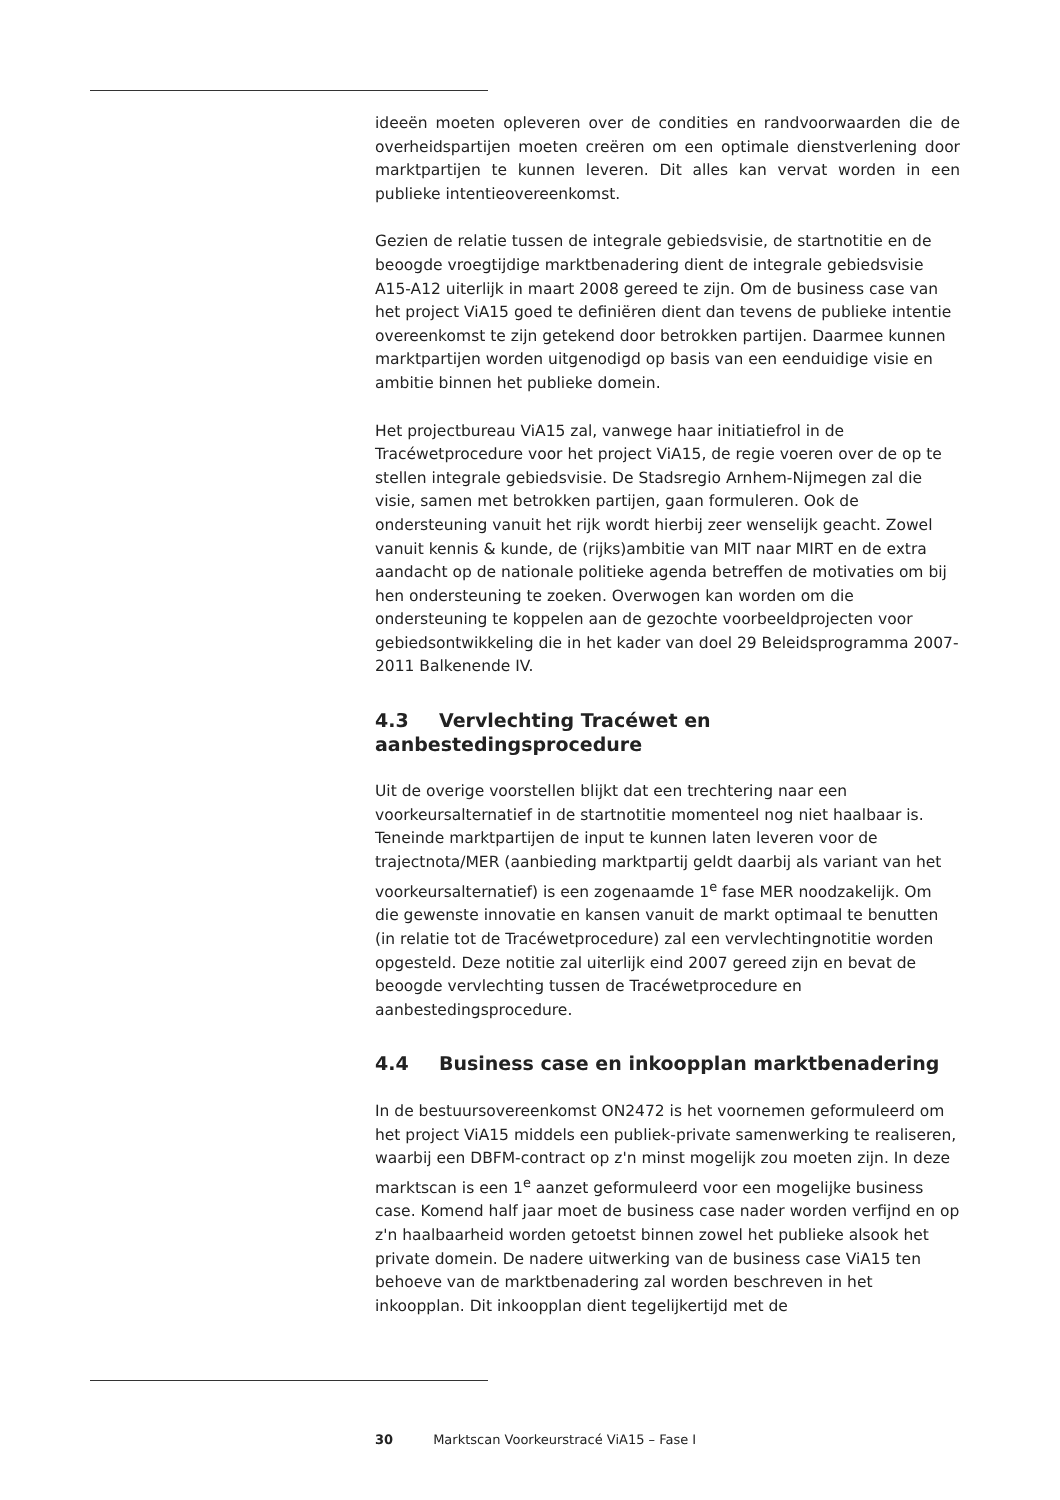ideeën moeten opleveren over de condities en randvoorwaarden die de overheidspartijen moeten creëren om een optimale dienstverlening door marktpartijen te kunnen leveren. Dit alles kan vervat worden in een publieke intentieovereenkomst.
Gezien de relatie tussen de integrale gebiedsvisie, de startnotitie en de beoogde vroegtijdige marktbenadering dient de integrale gebiedsvisie A15-A12 uiterlijk in maart 2008 gereed te zijn. Om de business case van het project ViA15 goed te definiëren dient dan tevens de publieke intentie overeenkomst te zijn getekend door betrokken partijen. Daarmee kunnen marktpartijen worden uitgenodigd op basis van een eenduidige visie en ambitie binnen het publieke domein.
Het projectbureau ViA15 zal, vanwege haar initiatiefrol in de Tracéwetprocedure voor het project ViA15, de regie voeren over de op te stellen integrale gebiedsvisie. De Stadsregio Arnhem-Nijmegen zal die visie, samen met betrokken partijen, gaan formuleren. Ook de ondersteuning vanuit het rijk wordt hierbij zeer wenselijk geacht. Zowel vanuit kennis & kunde, de (rijks)ambitie van MIT naar MIRT en de extra aandacht op de nationale politieke agenda betreffen de motivaties om bij hen ondersteuning te zoeken. Overwogen kan worden om die ondersteuning te koppelen aan de gezochte voorbeeldprojecten voor gebiedsontwikkeling die in het kader van doel 29 Beleidsprogramma 2007-2011 Balkenende IV.
4.3 Vervlechting Tracéwet en aanbestedingsprocedure
Uit de overige voorstellen blijkt dat een trechtering naar een voorkeursalternatief in de startnotitie momenteel nog niet haalbaar is. Teneinde marktpartijen de input te kunnen laten leveren voor de trajectnota/MER (aanbieding marktpartij geldt daarbij als variant van het voorkeursalternatief) is een zogenaamde 1<sup>e</sup> fase MER noodzakelijk. Om die gewenste innovatie en kansen vanuit de markt optimaal te benutten (in relatie tot de Tracéwetprocedure) zal een vervlechtingnotitie worden opgesteld. Deze notitie zal uiterlijk eind 2007 gereed zijn en bevat de beoogde vervlechting tussen de Tracéwetprocedure en aanbestedingsprocedure.
4.4 Business case en inkoopplan marktbenadering
In de bestuursovereenkomst ON2472 is het voornemen geformuleerd om het project ViA15 middels een publiek-private samenwerking te realiseren, waarbij een DBFM-contract op z'n minst mogelijk zou moeten zijn. In deze marktscan is een 1<sup>e</sup> aanzet geformuleerd voor een mogelijke business case. Komend half jaar moet de business case nader worden verfijnd en op z'n haalbaarheid worden getoetst binnen zowel het publieke alsook het private domein. De nadere uitwerking van de business case ViA15 ten behoeve van de marktbenadering zal worden beschreven in het inkoopplan. Dit inkoopplan dient tegelijkertijd met de
30 Marktscan Voorkeurstracé ViA15 – Fase I